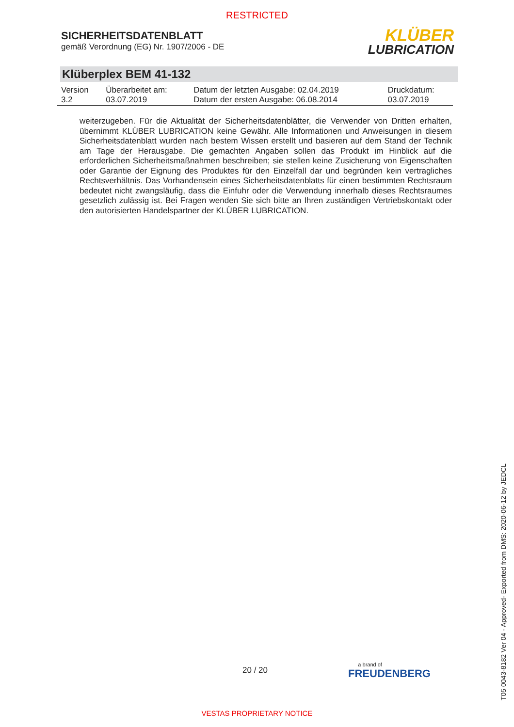RESTRICTED
SICHERHEITSDATENBLATT
gemäß Verordnung (EG) Nr. 1907/2006 - DE
KLÜBER
LUBRICATION
Klüberplex BEM 41-132
| Version 3.2 | Überarbeitet am: 03.07.2019 | Datum der letzten Ausgabe: 02.04.2019 Datum der ersten Ausgabe: 06.08.2014 | Druckdatum: 03.07.2019 |
weiterzugeben. Für die Aktualität der Sicherheitsdatenblätter, die Verwender von Dritten erhalten, übernimmt KLÜBER LUBRICATION keine Gewähr. Alle Informationen und Anweisungen in diesem Sicherheitsdatenblatt wurden nach bestem Wissen erstellt und basieren auf dem Stand der Technik am Tage der Herausgabe. Die gemachten Angaben sollen das Produkt im Hinblick auf die erforderlichen Sicherheitsmaßnahmen beschreiben; sie stellen keine Zusicherung von Eigenschaften oder Garantie der Eignung des Produktes für den Einzelfall dar und begründen kein vertragliches Rechtsverhältnis. Das Vorhandensein eines Sicherheitsdatenblatts für einen bestimmten Rechtsraum bedeutet nicht zwangsläufig, dass die Einfuhr oder die Verwendung innerhalb dieses Rechtsraumes gesetzlich zulässig ist. Bei Fragen wenden Sie sich bitte an Ihren zuständigen Vertriebskontakt oder den autorisierten Handelspartner der KLÜBER LUBRICATION.
20 / 20 a brand of
FREUDENBERG
T05 0043-8182 Ver 04 - Approved- Exported from DMS: 2020-06-12 by JEDCL
VESTAS PROPRIETARY NOTICE